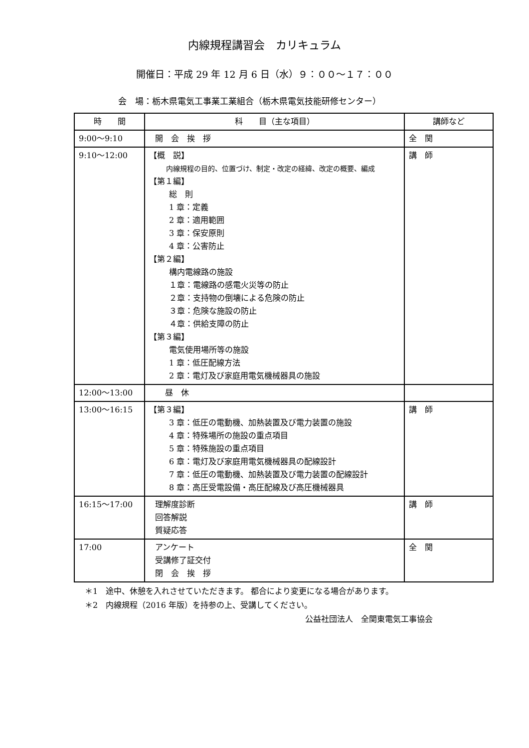内線規程講習会　カリキュラム
開催日：平成 29 年 12 月 6 日（水）９：００～１７：００
会　場：栃木県電気工事業工業組合（栃木県電気技能研修センター）
| 時 間 | 科 目（主な項目） | 講師など |
| --- | --- | --- |
| 9:00～9:10 | 開 会 挨 拶 | 全 関 |
| 9:10～12:00 | 【概 説】 内線規程の目的、位置づけ、制定・改定の経緯、改定の概要、編成 【第１編】 総 則 1 章：定義 2 章：適用範囲 3 章：保安原則 4 章：公害防止 【第２編】 構内電線路の施設 １章：電線路の感電火災等の防止 ２章：支持物の倒壊による危険の防止 ３章：危険な施設の防止 ４章：供給支障の防止 【第３編】 電気使用場所等の施設 1 章：低圧配線方法 2 章：電灯及び家庭用電気機械器具の施設 | 講 師 |
| 12:00～13:00 | 昼 休 | |
| 13:00～16:15 | 【第３編】 3 章：低圧の電動機、加熱装置及び電力装置の施設 4 章：特殊場所の施設の重点項目 5 章：特殊施設の重点項目 6 章：電灯及び家庭用電気機械器具の配線設計 7 章：低圧の電動機、加熱装置及び電力装置の配線設計 8 章：高圧受電設備・高圧配線及び高圧機械器具 | 講 師 |
| 16:15～17:00 | 理解度診断 回答解説 質疑応答 | 講 師 |
| 17:00 | アンケート 受講修了証交付 閉 会 挨 拶 | 全 関 |
＊1　途中、休憩を入れさせていただきます。 都合により変更になる場合があります。
＊2　内線規程（2016 年版）を持参の上、受講してください。
公益社団法人　全関東電気工事協会